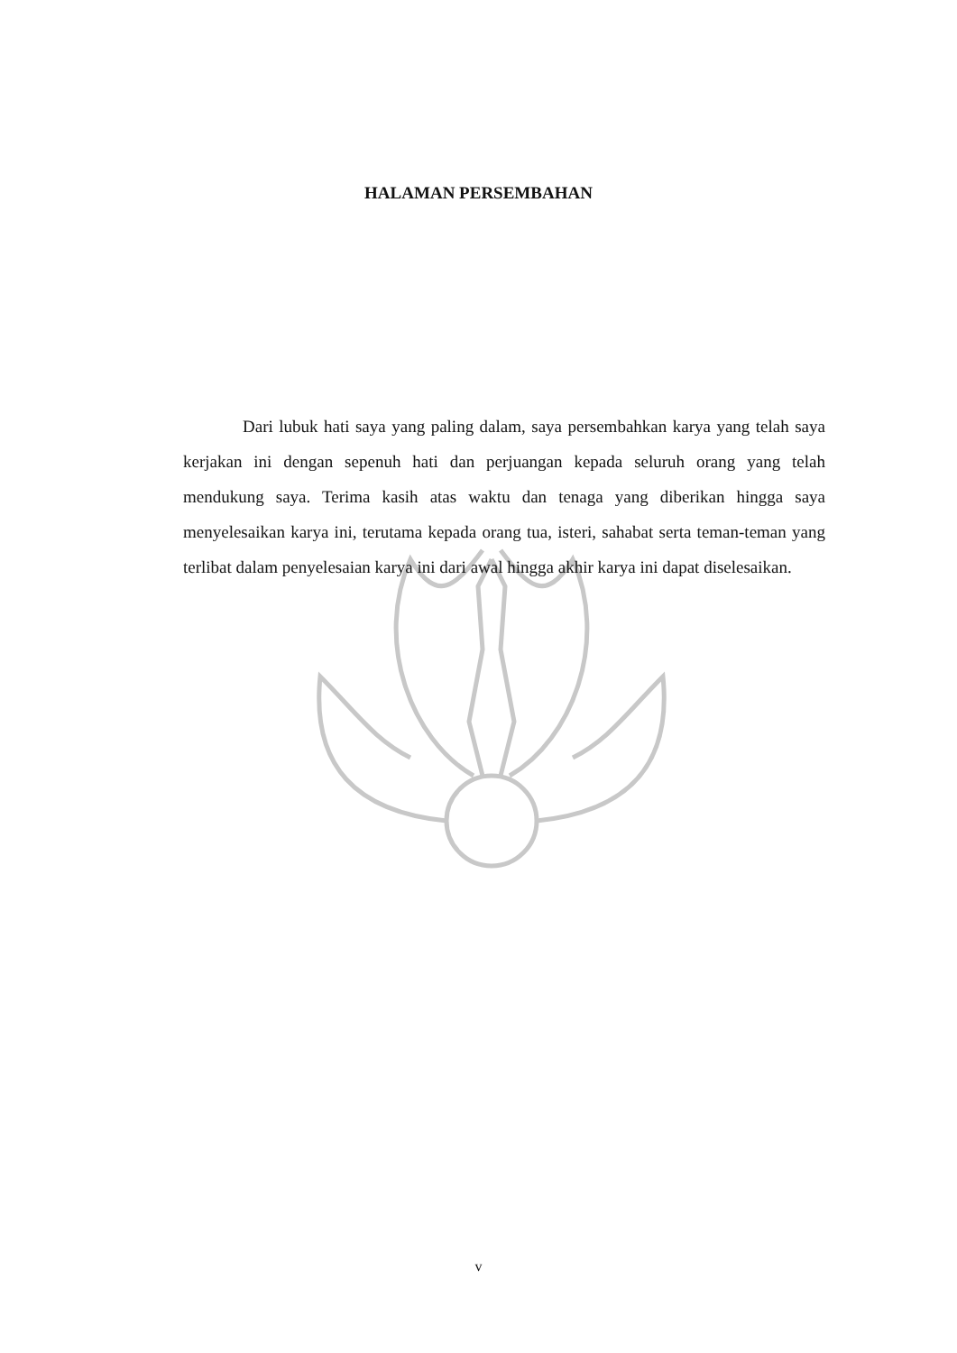HALAMAN PERSEMBAHAN
Dari lubuk hati saya yang paling dalam, saya persembahkan karya yang telah saya kerjakan ini dengan sepenuh hati dan perjuangan kepada seluruh orang yang telah mendukung saya. Terima kasih atas waktu dan tenaga yang diberikan hingga saya menyelesaikan karya ini, terutama kepada orang tua, isteri, sahabat serta teman-teman yang terlibat dalam penyelesaian karya ini dari awal hingga akhir karya ini dapat diselesaikan.
v